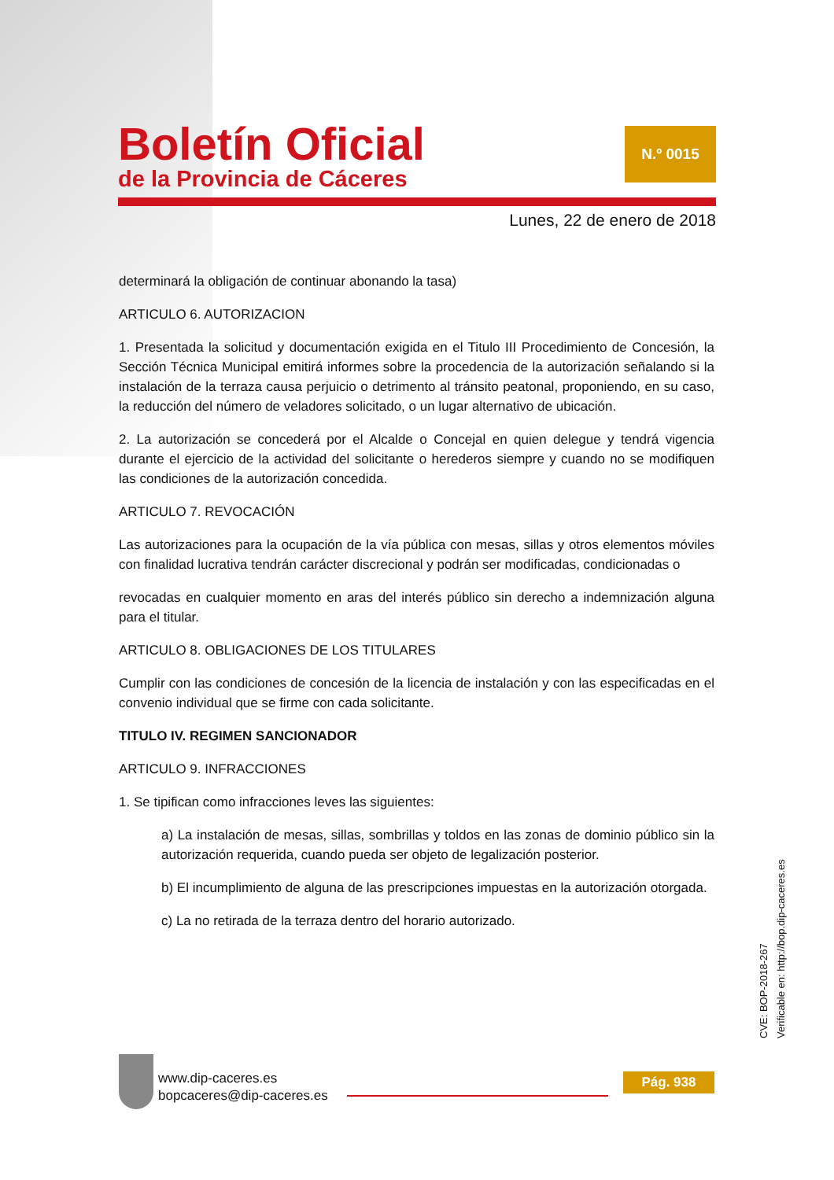Boletín Oficial
de la Provincia de Cáceres
N.º 0015
Lunes, 22 de enero de 2018
determinará la obligación de continuar abonando la tasa)
ARTICULO 6. AUTORIZACION
1. Presentada la solicitud y documentación exigida en el Titulo III Procedimiento de Concesión, la Sección Técnica Municipal emitirá informes sobre la procedencia de la autorización señalando si la instalación de la terraza causa perjuicio o detrimento al tránsito peatonal, proponiendo, en su caso, la reducción del número de veladores solicitado, o un lugar alternativo de ubicación.
2. La autorización se concederá por el Alcalde o Concejal en quien delegue y tendrá vigencia durante el ejercicio de la actividad del solicitante o herederos siempre y cuando no se modifiquen las condiciones de la autorización concedida.
ARTICULO 7. REVOCACIÓN
Las autorizaciones para la ocupación de la vía pública con mesas, sillas y otros elementos móviles con finalidad lucrativa tendrán carácter discrecional y podrán ser modificadas, condicionadas o
revocadas en cualquier momento en aras del interés público sin derecho a indemnización alguna para el titular.
ARTICULO 8. OBLIGACIONES DE LOS TITULARES
Cumplir con las condiciones de concesión de la licencia de instalación y con las especificadas en el convenio individual que se firme con cada solicitante.
TITULO IV. REGIMEN SANCIONADOR
ARTICULO 9. INFRACCIONES
1. Se tipifican como infracciones leves las siguientes:
a) La instalación de mesas, sillas, sombrillas y toldos en las zonas de dominio público sin la autorización requerida, cuando pueda ser objeto de legalización posterior.
b) El incumplimiento de alguna de las prescripciones impuestas en la autorización otorgada.
c) La no retirada de la terraza dentro del horario autorizado.
CVE: BOP-2018-267
Verificable en: http://bop.dip-caceres.es
www.dip-caceres.es
bopcaceres@dip-caceres.es
Pág. 938